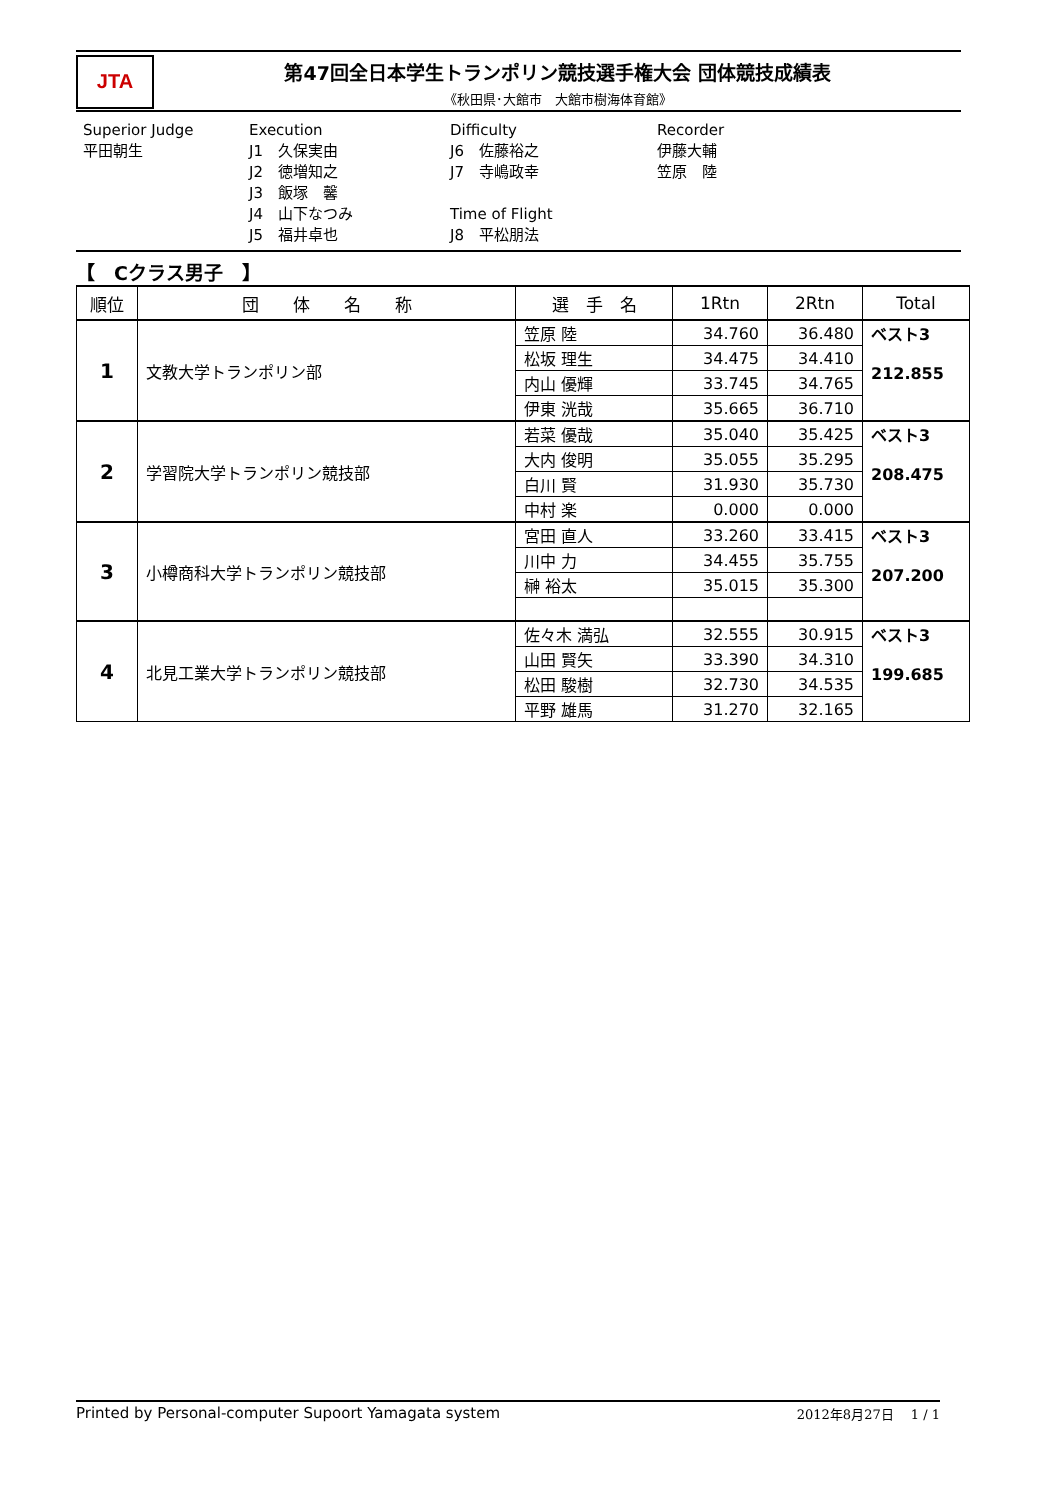JTA
第47回全日本学生トランポリン競技選手権大会 団体競技成績表
《秋田県･大館市　大館市樹海体育館》
Superior Judge 平田朝生
Execution J1　久保実由 J2　徳増知之 J3　飯塚　馨 J4　山下なつみ J5　福井卓也
Difficulty J6　佐藤裕之 J7　寺嶋政幸 Time of Flight J8　平松朋法
Recorder 伊藤大輔 笠原　陸
【　Cクラス男子　】
| 順位 | 団 体 名 称 | 選 手 名 | 1Rtn | 2Rtn | Total |
| --- | --- | --- | --- | --- | --- |
| 1 | 文教大学トランポリン部 | 笠原 陸 | 34.760 | 36.480 | ベスト3 212.855 |
| | | 松坂 理生 | 34.475 | 34.410 | |
| | | 内山 優輝 | 33.745 | 34.765 | |
| | | 伊東 洸哉 | 35.665 | 36.710 | |
| 2 | 学習院大学トランポリン競技部 | 若菜 優哉 | 35.040 | 35.425 | ベスト3 208.475 |
| | | 大内 俊明 | 35.055 | 35.295 | |
| | | 白川 賢 | 31.930 | 35.730 | |
| | | 中村 楽 | 0.000 | 0.000 | |
| 3 | 小樽商科大学トランポリン競技部 | 宮田 直人 | 33.260 | 33.415 | ベスト3 207.200 |
| | | 川中 力 | 34.455 | 35.755 | |
| | | 榊 裕太 | 35.015 | 35.300 | |
| 4 | 北見工業大学トランポリン競技部 | 佐々木 満弘 | 32.555 | 30.915 | ベスト3 199.685 |
| | | 山田 賢矢 | 33.390 | 34.310 | |
| | | 松田 駿樹 | 32.730 | 34.535 | |
| | | 平野 雄馬 | 31.270 | 32.165 | |
Printed by Personal-computer Supoort Yamagata system 2012年8月27日　 1 / 1